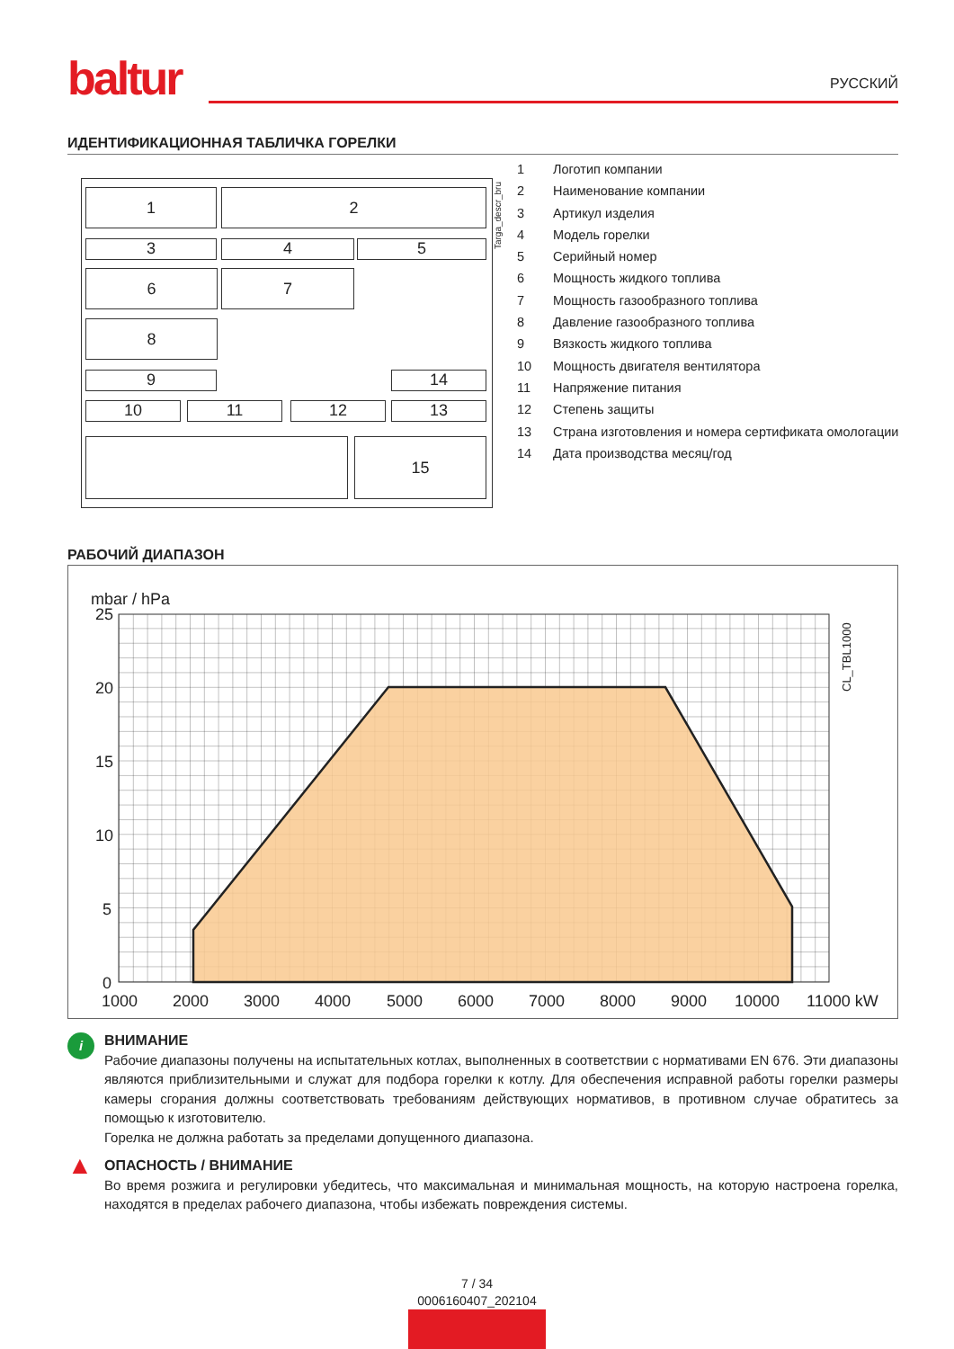baltur
РУССКИЙ
ИДЕНТИФИКАЦИОННАЯ ТАБЛИЧКА ГОРЕЛКИ
1 2
3 4 5
6 7
8
9 14
10 11 12 13
15
Targa_descr_bru
1 Логотип компании
2 Наименование компании
3 Артикул изделия
4 Модель горелки
5 Серийный номер
6 Мощность жидкого топлива
7 Мощность газообразного топлива
8 Давление газообразного топлива
9 Вязкость жидкого топлива
10 Мощность двигателя вентилятора
11 Напряжение питания
12 Степень защиты
13 Страна изготовления и номера сертификата омологации
14 Дата производства месяц/год
РАБОЧИЙ ДИАПАЗОН
mbar / hPa
25
20
15
10
5
0
1000
2000
3000
4000
5000
6000
7000
8000
9000
10000
11000 kW
CL_TBL1000
i ВНИМАНИЕ
Рабочие диапазоны получены на испытательных котлах, выполненных в соответствии с нормативами EN 676. Эти диапазоны являются приблизительными и служат для подбора горелки к котлу. Для обеспечения исправной работы горелки размеры камеры сгорания должны соответствовать требованиям действующих нормативов, в противном случае обратитесь за помощью к изготовителю.
Горелка не должна работать за пределами допущенного диапазона.
▲ ОПАСНОСТЬ / ВНИМАНИЕ
Во время розжига и регулировки убедитесь, что максимальная и минимальная мощность, на которую настроена горелка, находятся в пределах рабочего диапазона, чтобы избежать повреждения системы.
7 / 34
0006160407_202104